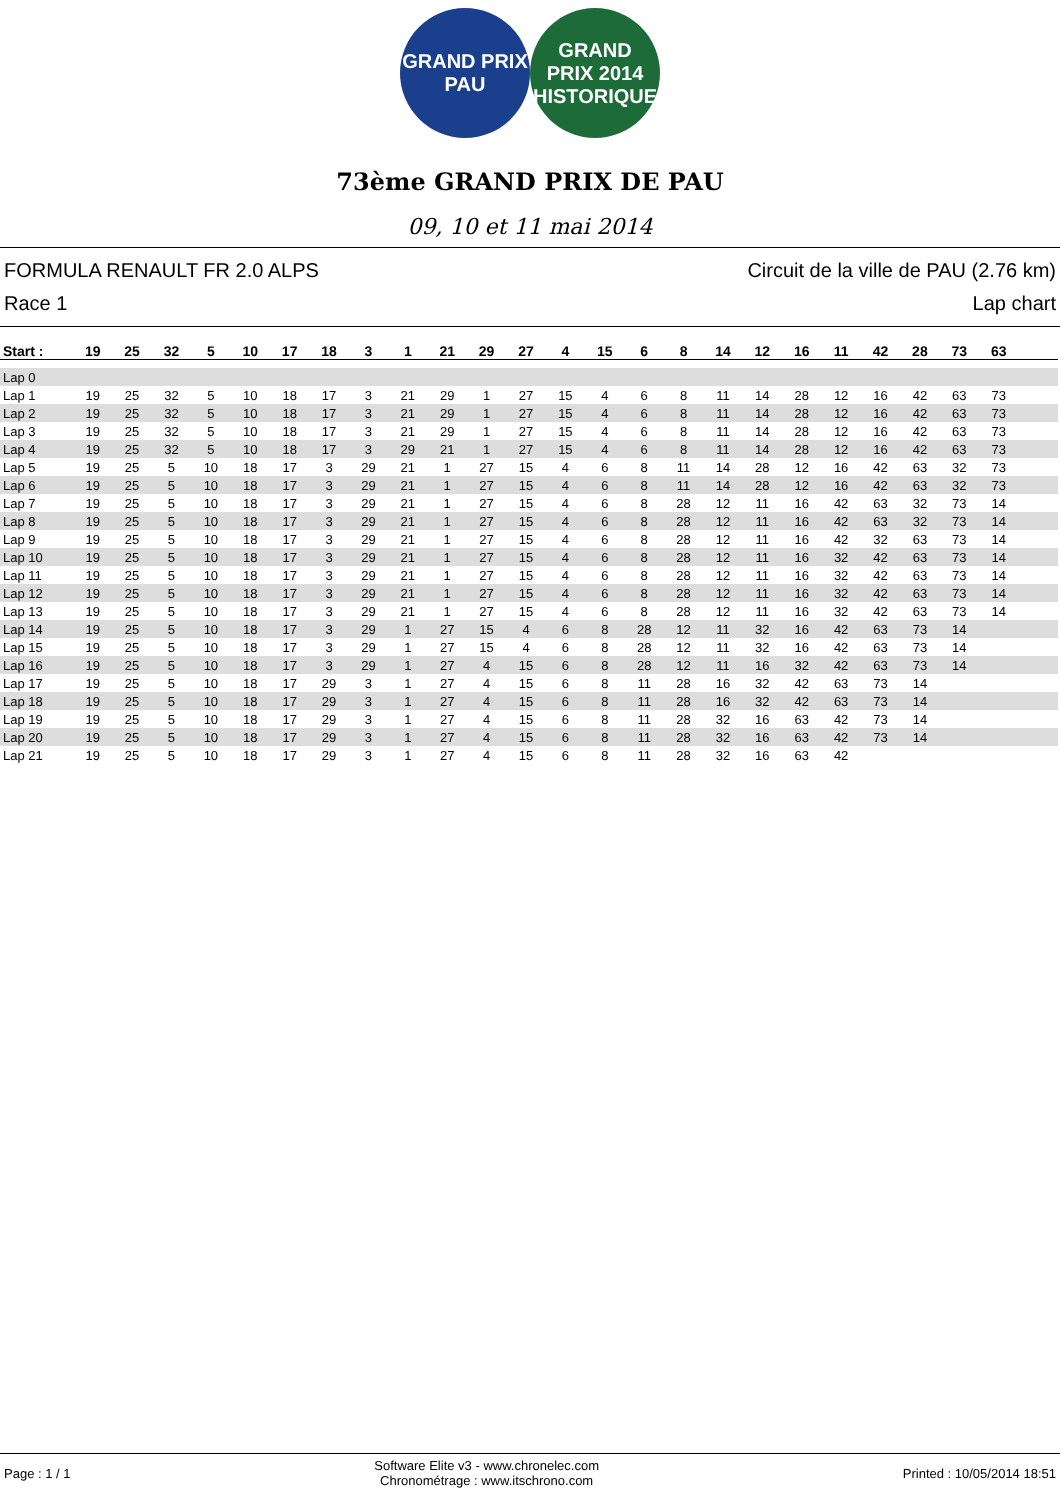GRAND PRIX
PAU
GRAND
PRIX 2014
HISTORIQUE
73ème GRAND PRIX DE PAU
09, 10 et 11 mai 2014
FORMULA RENAULT FR 2.0 ALPS
Race 1
Circuit de la ville de PAU (2.76 km)
Lap chart
| Start : | 19 | 25 | 32 | 5 | 10 | 17 | 18 | 3 | 1 | 21 | 29 | 27 | 4 | 15 | 6 | 8 | 14 | 12 | 16 | 11 | 42 | 28 | 73 | 63 | |
| --- | --- | --- | --- | --- | --- | --- | --- | --- | --- | --- | --- | --- | --- | --- | --- | --- | --- | --- | --- | --- | --- | --- | --- | --- | --- |
| Lap 0 | | | | | | | | | | | | | | | | | | | | | | | | | |
| Lap 1 | 19 | 25 | 32 | 5 | 10 | 18 | 17 | 3 | 21 | 29 | 1 | 27 | 15 | 4 | 6 | 8 | 11 | 14 | 28 | 12 | 16 | 42 | 63 | 73 | |
| Lap 2 | 19 | 25 | 32 | 5 | 10 | 18 | 17 | 3 | 21 | 29 | 1 | 27 | 15 | 4 | 6 | 8 | 11 | 14 | 28 | 12 | 16 | 42 | 63 | 73 | |
| Lap 3 | 19 | 25 | 32 | 5 | 10 | 18 | 17 | 3 | 21 | 29 | 1 | 27 | 15 | 4 | 6 | 8 | 11 | 14 | 28 | 12 | 16 | 42 | 63 | 73 | |
| Lap 4 | 19 | 25 | 32 | 5 | 10 | 18 | 17 | 3 | 29 | 21 | 1 | 27 | 15 | 4 | 6 | 8 | 11 | 14 | 28 | 12 | 16 | 42 | 63 | 73 | |
| Lap 5 | 19 | 25 | 5 | 10 | 18 | 17 | 3 | 29 | 21 | 1 | 27 | 15 | 4 | 6 | 8 | 11 | 14 | 28 | 12 | 16 | 42 | 63 | 32 | 73 | |
| Lap 6 | 19 | 25 | 5 | 10 | 18 | 17 | 3 | 29 | 21 | 1 | 27 | 15 | 4 | 6 | 8 | 11 | 14 | 28 | 12 | 16 | 42 | 63 | 32 | 73 | |
| Lap 7 | 19 | 25 | 5 | 10 | 18 | 17 | 3 | 29 | 21 | 1 | 27 | 15 | 4 | 6 | 8 | 28 | 12 | 11 | 16 | 42 | 63 | 32 | 73 | 14 | |
| Lap 8 | 19 | 25 | 5 | 10 | 18 | 17 | 3 | 29 | 21 | 1 | 27 | 15 | 4 | 6 | 8 | 28 | 12 | 11 | 16 | 42 | 63 | 32 | 73 | 14 | |
| Lap 9 | 19 | 25 | 5 | 10 | 18 | 17 | 3 | 29 | 21 | 1 | 27 | 15 | 4 | 6 | 8 | 28 | 12 | 11 | 16 | 42 | 32 | 63 | 73 | 14 | |
| Lap 10 | 19 | 25 | 5 | 10 | 18 | 17 | 3 | 29 | 21 | 1 | 27 | 15 | 4 | 6 | 8 | 28 | 12 | 11 | 16 | 32 | 42 | 63 | 73 | 14 | |
| Lap 11 | 19 | 25 | 5 | 10 | 18 | 17 | 3 | 29 | 21 | 1 | 27 | 15 | 4 | 6 | 8 | 28 | 12 | 11 | 16 | 32 | 42 | 63 | 73 | 14 | |
| Lap 12 | 19 | 25 | 5 | 10 | 18 | 17 | 3 | 29 | 21 | 1 | 27 | 15 | 4 | 6 | 8 | 28 | 12 | 11 | 16 | 32 | 42 | 63 | 73 | 14 | |
| Lap 13 | 19 | 25 | 5 | 10 | 18 | 17 | 3 | 29 | 21 | 1 | 27 | 15 | 4 | 6 | 8 | 28 | 12 | 11 | 16 | 32 | 42 | 63 | 73 | 14 | |
| Lap 14 | 19 | 25 | 5 | 10 | 18 | 17 | 3 | 29 | 1 | 27 | 15 | 4 | 6 | 8 | 28 | 12 | 11 | 32 | 16 | 42 | 63 | 73 | 14 | | |
| Lap 15 | 19 | 25 | 5 | 10 | 18 | 17 | 3 | 29 | 1 | 27 | 15 | 4 | 6 | 8 | 28 | 12 | 11 | 32 | 16 | 42 | 63 | 73 | 14 | | |
| Lap 16 | 19 | 25 | 5 | 10 | 18 | 17 | 3 | 29 | 1 | 27 | 4 | 15 | 6 | 8 | 28 | 12 | 11 | 16 | 32 | 42 | 63 | 73 | 14 | | |
| Lap 17 | 19 | 25 | 5 | 10 | 18 | 17 | 29 | 3 | 1 | 27 | 4 | 15 | 6 | 8 | 11 | 28 | 16 | 32 | 42 | 63 | 73 | 14 | | | |
| Lap 18 | 19 | 25 | 5 | 10 | 18 | 17 | 29 | 3 | 1 | 27 | 4 | 15 | 6 | 8 | 11 | 28 | 16 | 32 | 42 | 63 | 73 | 14 | | | |
| Lap 19 | 19 | 25 | 5 | 10 | 18 | 17 | 29 | 3 | 1 | 27 | 4 | 15 | 6 | 8 | 11 | 28 | 32 | 16 | 63 | 42 | 73 | 14 | | | |
| Lap 20 | 19 | 25 | 5 | 10 | 18 | 17 | 29 | 3 | 1 | 27 | 4 | 15 | 6 | 8 | 11 | 28 | 32 | 16 | 63 | 42 | 73 | 14 | | | |
| Lap 21 | 19 | 25 | 5 | 10 | 18 | 17 | 29 | 3 | 1 | 27 | 4 | 15 | 6 | 8 | 11 | 28 | 32 | 16 | 63 | 42 | | | | | |
Page : 1 / 1
Software Elite v3 - www.chronelec.com
Chronométrage : www.itschrono.com
Printed : 10/05/2014 18:51